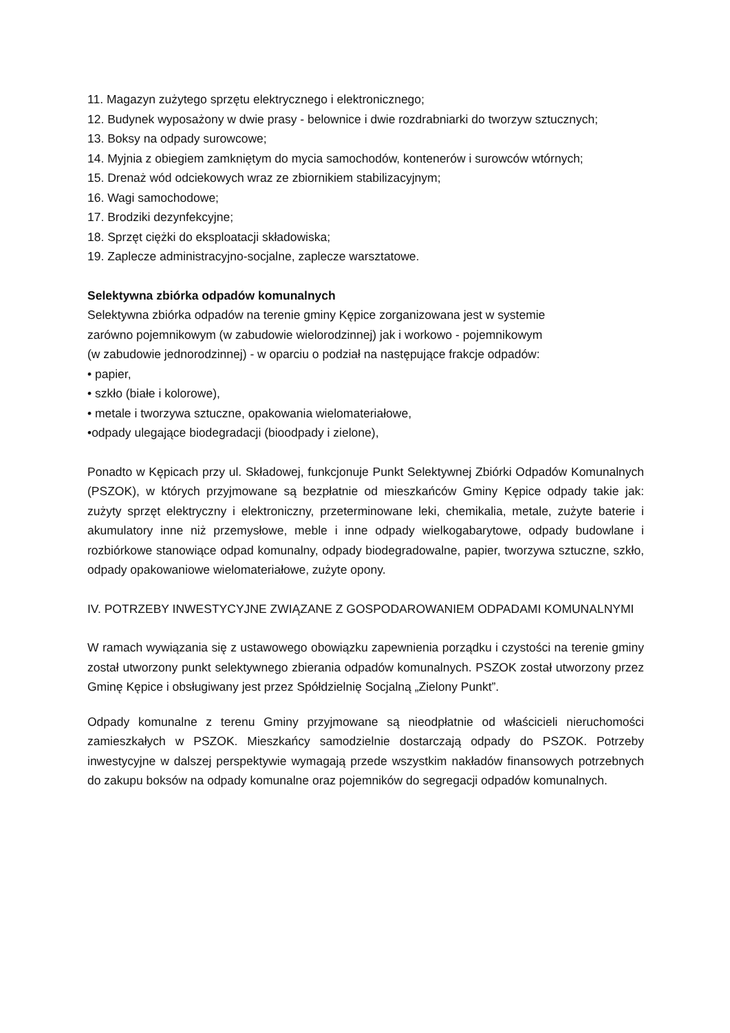11. Magazyn zużytego sprzętu elektrycznego i elektronicznego;
12. Budynek wyposażony w dwie prasy - belownice i dwie rozdrabniarki do tworzyw sztucznych;
13. Boksy na odpady surowcowe;
14. Myjnia z obiegiem zamkniętym do mycia samochodów, kontenerów i surowców wtórnych;
15. Drenaż wód odciekowych wraz ze zbiornikiem stabilizacyjnym;
16. Wagi samochodowe;
17. Brodziki dezynfekcyjne;
18. Sprzęt ciężki do eksploatacji składowiska;
19. Zaplecze administracyjno-socjalne, zaplecze warsztatowe.
Selektywna zbiórka odpadów komunalnych
Selektywna zbiórka odpadów na terenie gminy Kępice zorganizowana jest w systemie
zarówno pojemnikowym (w zabudowie wielorodzinnej) jak i workowo - pojemnikowym
(w zabudowie jednorodzinnej) - w oparciu o podział na następujące frakcje odpadów:
• papier,
• szkło (białe i kolorowe),
• metale i tworzywa sztuczne, opakowania wielomateriałowe,
•odpady ulegające biodegradacji (bioodpady i zielone),
Ponadto w Kępicach przy ul. Składowej, funkcjonuje Punkt Selektywnej Zbiórki Odpadów Komunalnych (PSZOK), w których przyjmowane są bezpłatnie od mieszkańców Gminy Kępice odpady takie jak: zużyty sprzęt elektryczny i elektroniczny, przeterminowane leki, chemikalia, metale, zużyte baterie i akumulatory inne niż przemysłowe, meble i inne odpady wielkogabarytowe, odpady budowlane i rozbiórkowe stanowiące odpad komunalny, odpady biodegradowalne, papier, tworzywa sztuczne, szkło, odpady opakowaniowe wielomateriałowe, zużyte opony.
IV. POTRZEBY INWESTYCYJNE ZWIĄZANE Z GOSPODAROWANIEM ODPADAMI KOMUNALNYMI
W ramach wywiązania się z ustawowego obowiązku zapewnienia porządku i czystości na terenie gminy został utworzony punkt selektywnego zbierania odpadów komunalnych. PSZOK został utworzony przez Gminę Kępice i obsługiwany jest przez Spółdzielnię Socjalną „Zielony Punkt”.
Odpady komunalne z terenu Gminy przyjmowane są nieodpłatnie od właścicieli nieruchomości zamieszkałych w PSZOK. Mieszkańcy samodzielnie dostarczają odpady do PSZOK. Potrzeby inwestycyjne w dalszej perspektywie wymagają przede wszystkim nakładów finansowych potrzebnych do zakupu boksów na odpady komunalne oraz pojemników do segregacji odpadów komunalnych.